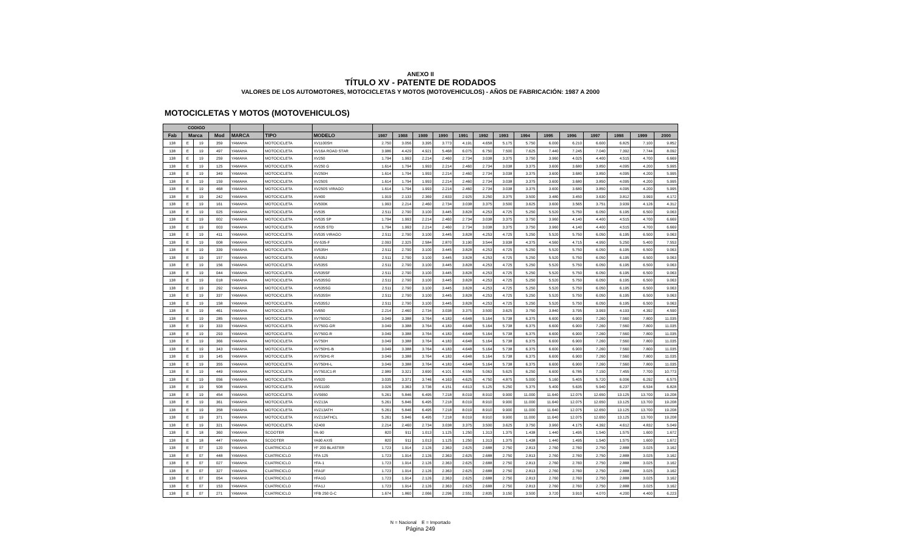ANEXO II
TÍTULO XV - PATENTE DE RODADOS
VALORES DE LOS AUTOMOTORES, MOTOCICLETAS Y MOTOS (MOTOVEHICULOS) - AÑOS DE FABRICACIÓN: 1987 A 2000
MOTOCICLETAS Y MOTOS (MOTOVEHICULOS)
| CODIGO | | | | | | | | | | | | | | | | | | | | |
| --- | --- | --- | --- | --- | --- | --- | --- | --- | --- | --- | --- | --- | --- | --- | --- | --- | --- | --- | --- | --- |
| Fab | Marca | | Mod | MARCA | TIPO | MODELO | 1987 | 1988 | 1989 | 1990 | 1991 | 1992 | 1993 | 1994 | 1995 | 1996 | 1997 | 1998 | 1999 | 2000 |
| 138 | E | 19 | 359 | YAMAHA | MOTOCICLETA | XV1100SH | 2.750 | 3.056 | 3.395 | 3.773 | 4.191 | 4.658 | 5.175 | 5.750 | 6.000 | 6.210 | 6.600 | 6.825 | 7.100 | 9.852 |
| 138 | E | 19 | 497 | YAMAHA | MOTOCICLETA | XV16A ROAD STAR | 3.986 | 4.429 | 4.921 | 5.468 | 6.075 | 6.750 | 7.500 | 7.625 | 7.440 | 7.245 | 7.040 | 7.392 | 7.744 | 8.092 |
| 138 | E | 19 | 259 | YAMAHA | MOTOCICLETA | XV250 | 1.794 | 1.993 | 2.214 | 2.460 | 2.734 | 3.038 | 3.375 | 3.750 | 3.960 | 4.025 | 4.400 | 4.515 | 4.700 | 6.669 |
| 138 | E | 19 | 125 | YAMAHA | MOTOCICLETA | XV250 G | 1.614 | 1.794 | 1.993 | 2.214 | 2.460 | 2.734 | 3.038 | 3.375 | 3.600 | 3.680 | 3.850 | 4.095 | 4.200 | 5.995 |
| 138 | E | 19 | 349 | YAMAHA | MOTOCICLETA | XV250H | 1.614 | 1.794 | 1.993 | 2.214 | 2.460 | 2.734 | 3.038 | 3.375 | 3.600 | 3.680 | 3.850 | 4.095 | 4.200 | 5.995 |
| 138 | E | 19 | 159 | YAMAHA | MOTOCICLETA | XV250S | 1.614 | 1.794 | 1.993 | 2.214 | 2.460 | 2.734 | 3.038 | 3.375 | 3.600 | 3.680 | 3.850 | 4.095 | 4.200 | 5.995 |
| 138 | E | 19 | 468 | YAMAHA | MOTOCICLETA | XV250S VIRAGO | 1.614 | 1.794 | 1.993 | 2.214 | 2.460 | 2.734 | 3.038 | 3.375 | 3.600 | 3.680 | 3.850 | 4.095 | 4.200 | 5.995 |
| 138 | E | 19 | 242 | YAMAHA | MOTOCICLETA | XV400 | 1.919 | 2.133 | 2.369 | 2.633 | 2.925 | 3.250 | 3.375 | 3.500 | 3.480 | 3.450 | 3.630 | 3.812 | 3.993 | 4.172 |
| 138 | E | 19 | 161 | YAMAHA | MOTOCICLETA | XV500K | 1.993 | 2.214 | 2.460 | 2.734 | 3.038 | 3.375 | 3.500 | 3.625 | 3.600 | 3.565 | 3.751 | 3.939 | 4.126 | 4.312 |
| 138 | E | 19 | 025 | YAMAHA | MOTOCICLETA | XV535 | 2.511 | 2.790 | 3.100 | 3.445 | 3.828 | 4.253 | 4.725 | 5.250 | 5.520 | 5.750 | 6.050 | 6.195 | 6.500 | 9.063 |
| 138 | E | 19 | 002 | YAMAHA | MOTOCICLETA | XV535 SP | 1.794 | 1.993 | 2.214 | 2.460 | 2.734 | 3.038 | 3.375 | 3.750 | 3.960 | 4.140 | 4.400 | 4.515 | 4.700 | 6.669 |
| 138 | E | 19 | 003 | YAMAHA | MOTOCICLETA | XV535 STD | 1.794 | 1.993 | 2.214 | 2.460 | 2.734 | 3.038 | 3.375 | 3.750 | 3.960 | 4.140 | 4.400 | 4.515 | 4.700 | 6.669 |
| 138 | E | 19 | 411 | YAMAHA | MOTOCICLETA | XV535 VIRAGO | 2.511 | 2.790 | 3.100 | 3.445 | 3.828 | 4.253 | 4.725 | 5.250 | 5.520 | 5.750 | 6.050 | 6.195 | 6.500 | 9.063 |
| 138 | E | 19 | 008 | YAMAHA | MOTOCICLETA | XV-535-F | 2.093 | 2.325 | 2.584 | 2.870 | 3.190 | 3.544 | 3.938 | 4.375 | 4.560 | 4.715 | 4.950 | 5.250 | 5.400 | 7.553 |
| 138 | E | 19 | 339 | YAMAHA | MOTOCICLETA | XV535H | 2.511 | 2.790 | 3.100 | 3.445 | 3.828 | 4.253 | 4.725 | 5.250 | 5.520 | 5.750 | 6.050 | 6.195 | 6.500 | 9.063 |
| 138 | E | 19 | 157 | YAMAHA | MOTOCICLETA | XV535J | 2.511 | 2.790 | 3.100 | 3.445 | 3.828 | 4.253 | 4.725 | 5.250 | 5.520 | 5.750 | 6.050 | 6.195 | 6.500 | 9.063 |
| 138 | E | 19 | 156 | YAMAHA | MOTOCICLETA | XV535S | 2.511 | 2.790 | 3.100 | 3.445 | 3.828 | 4.253 | 4.725 | 5.250 | 5.520 | 5.750 | 6.050 | 6.195 | 6.500 | 9.063 |
| 138 | E | 19 | 044 | YAMAHA | MOTOCICLETA | XV535SF | 2.511 | 2.790 | 3.100 | 3.445 | 3.828 | 4.253 | 4.725 | 5.250 | 5.520 | 5.750 | 6.050 | 6.195 | 6.500 | 9.063 |
| 138 | E | 19 | 018 | YAMAHA | MOTOCICLETA | XV535SG | 2.511 | 2.790 | 3.100 | 3.445 | 3.828 | 4.253 | 4.725 | 5.250 | 5.520 | 5.750 | 6.050 | 6.195 | 6.500 | 9.063 |
| 138 | E | 19 | 292 | YAMAHA | MOTOCICLETA | XV535SG | 2.511 | 2.790 | 3.100 | 3.445 | 3.828 | 4.253 | 4.725 | 5.250 | 5.520 | 5.750 | 6.050 | 6.195 | 6.500 | 9.063 |
| 138 | E | 19 | 337 | YAMAHA | MOTOCICLETA | XV535SH | 2.511 | 2.790 | 3.100 | 3.445 | 3.828 | 4.253 | 4.725 | 5.250 | 5.520 | 5.750 | 6.050 | 6.195 | 6.500 | 9.063 |
| 138 | E | 19 | 158 | YAMAHA | MOTOCICLETA | XV535SJ | 2.511 | 2.790 | 3.100 | 3.445 | 3.828 | 4.253 | 4.725 | 5.250 | 5.520 | 5.750 | 6.050 | 6.195 | 6.500 | 9.063 |
| 138 | E | 19 | 461 | YAMAHA | MOTOCICLETA | XV650 | 2.214 | 2.460 | 2.734 | 3.038 | 3.375 | 3.500 | 3.625 | 3.750 | 3.840 | 3.795 | 3.993 | 4.193 | 4.392 | 4.590 |
| 138 | E | 19 | 285 | YAMAHA | MOTOCICLETA | XV750GC | 3.049 | 3.388 | 3.764 | 4.183 | 4.648 | 5.164 | 5.738 | 6.375 | 6.600 | 6.900 | 7.260 | 7.560 | 7.800 | 11.035 |
| 138 | E | 19 | 333 | YAMAHA | MOTOCICLETA | XV750G-GR | 3.049 | 3.388 | 3.764 | 4.183 | 4.648 | 5.164 | 5.738 | 6.375 | 6.600 | 6.900 | 7.260 | 7.560 | 7.800 | 11.035 |
| 138 | E | 19 | 293 | YAMAHA | MOTOCICLETA | XV750G-R | 3.049 | 3.388 | 3.764 | 4.183 | 4.648 | 5.164 | 5.738 | 6.375 | 6.600 | 6.900 | 7.260 | 7.560 | 7.800 | 11.035 |
| 138 | E | 19 | 366 | YAMAHA | MOTOCICLETA | XV750H | 3.049 | 3.388 | 3.764 | 4.183 | 4.648 | 5.164 | 5.738 | 6.375 | 6.600 | 6.900 | 7.260 | 7.560 | 7.800 | 11.035 |
| 138 | E | 19 | 343 | YAMAHA | MOTOCICLETA | XV750H1-B | 3.049 | 3.388 | 3.764 | 4.183 | 4.648 | 5.164 | 5.738 | 6.375 | 6.600 | 6.900 | 7.260 | 7.560 | 7.800 | 11.035 |
| 138 | E | 19 | 145 | YAMAHA | MOTOCICLETA | XV750H1-R | 3.049 | 3.388 | 3.764 | 4.183 | 4.648 | 5.164 | 5.738 | 6.375 | 6.600 | 6.900 | 7.260 | 7.560 | 7.800 | 11.035 |
| 138 | E | 19 | 355 | YAMAHA | MOTOCICLETA | XV750HI-L | 3.049 | 3.388 | 3.764 | 4.183 | 4.648 | 5.164 | 5.738 | 6.375 | 6.600 | 6.900 | 7.260 | 7.560 | 7.800 | 11.035 |
| 138 | E | 19 | 449 | YAMAHA | MOTOCICLETA | XV750JC1-R | 2.989 | 3.321 | 3.690 | 4.101 | 4.556 | 5.063 | 5.625 | 6.250 | 6.600 | 6.785 | 7.150 | 7.455 | 7.700 | 10.773 |
| 138 | E | 19 | 056 | YAMAHA | MOTOCICLETA | XV920 | 3.035 | 3.371 | 3.746 | 4.163 | 4.625 | 4.750 | 4.875 | 5.000 | 5.160 | 5.405 | 5.720 | 6.006 | 6.292 | 6.575 |
| 138 | E | 19 | 508 | YAMAHA | MOTOCICLETA | XVS1100 | 3.026 | 3.363 | 3.736 | 4.151 | 4.613 | 5.125 | 5.250 | 5.375 | 5.400 | 5.635 | 5.940 | 6.237 | 6.534 | 6.828 |
| 138 | E | 19 | 454 | YAMAHA | MOTOCICLETA | XVS650 | 5.261 | 5.846 | 6.495 | 7.218 | 8.019 | 8.910 | 9.900 | 11.000 | 11.640 | 12.075 | 12.650 | 13.125 | 13.700 | 19.208 |
| 138 | E | 19 | 361 | YAMAHA | MOTOCICLETA | XVZ13A | 5.261 | 5.846 | 6.495 | 7.218 | 8.019 | 8.910 | 9.900 | 11.000 | 11.640 | 12.075 | 12.650 | 13.125 | 13.700 | 19.208 |
| 138 | E | 19 | 358 | YAMAHA | MOTOCICLETA | XVZ13ATH | 5.261 | 5.846 | 6.495 | 7.218 | 8.019 | 8.910 | 9.900 | 11.000 | 11.640 | 12.075 | 12.650 | 13.125 | 13.700 | 19.208 |
| 138 | E | 19 | 371 | YAMAHA | MOTOCICLETA | XVZ13ATHCL | 5.261 | 5.846 | 6.495 | 7.218 | 8.019 | 8.910 | 9.900 | 11.000 | 11.640 | 12.075 | 12.650 | 13.125 | 13.700 | 19.208 |
| 138 | E | 19 | 321 | YAMAHA | MOTOCICLETA | XZ400 | 2.214 | 2.460 | 2.734 | 3.038 | 3.375 | 3.500 | 3.625 | 3.750 | 3.960 | 4.175 | 4.392 | 4.612 | 4.832 | 5.049 |
| 138 | E | 18 | 360 | YAMAHA | SCOOTER | YA-90 | 820 | 911 | 1.013 | 1.125 | 1.250 | 1.313 | 1.375 | 1.438 | 1.440 | 1.495 | 1.540 | 1.575 | 1.600 | 1.672 |
| 138 | E | 18 | 447 | YAMAHA | SCOOTER | YA90 AXIS | 820 | 911 | 1.013 | 1.125 | 1.250 | 1.313 | 1.375 | 1.438 | 1.440 | 1.495 | 1.540 | 1.575 | 1.600 | 1.672 |
| 138 | E | 07 | 120 | YAMAHA | CUATRICICLO | YF 200 BLASTER | 1.723 | 1.914 | 2.126 | 2.363 | 2.625 | 2.688 | 2.750 | 2.813 | 2.760 | 2.760 | 2.750 | 2.888 | 3.025 | 3.162 |
| 138 | E | 07 | 448 | YAMAHA | CUATRICICLO | YFA 125 | 1.723 | 1.914 | 2.126 | 2.363 | 2.625 | 2.688 | 2.750 | 2.813 | 2.760 | 2.760 | 2.750 | 2.888 | 3.025 | 3.162 |
| 138 | E | 07 | 027 | YAMAHA | CUATRICICLO | YFA-1 | 1.723 | 1.914 | 2.126 | 2.363 | 2.625 | 2.688 | 2.750 | 2.813 | 2.760 | 2.760 | 2.750 | 2.888 | 3.025 | 3.162 |
| 138 | E | 07 | 327 | YAMAHA | CUATRICICLO | YFA1F | 1.723 | 1.914 | 2.126 | 2.363 | 2.625 | 2.688 | 2.750 | 2.813 | 2.760 | 2.760 | 2.750 | 2.888 | 3.025 | 3.162 |
| 138 | E | 07 | 054 | YAMAHA | CUATRICICLO | YFA1G | 1.723 | 1.914 | 2.126 | 2.363 | 2.625 | 2.688 | 2.750 | 2.813 | 2.760 | 2.760 | 2.750 | 2.888 | 3.025 | 3.162 |
| 138 | E | 07 | 153 | YAMAHA | CUATRICICLO | YFA1J | 1.723 | 1.914 | 2.126 | 2.363 | 2.625 | 2.688 | 2.750 | 2.813 | 2.760 | 2.760 | 2.750 | 2.888 | 3.025 | 3.162 |
| 138 | E | 07 | 271 | YAMAHA | CUATRICICLO | YFB 250 G-C | 1.674 | 1.860 | 2.066 | 2.296 | 2.551 | 2.835 | 3.150 | 3.500 | 3.720 | 3.910 | 4.070 | 4.200 | 4.400 | 6.223 |
N = Nacional E = Importado
Página 249